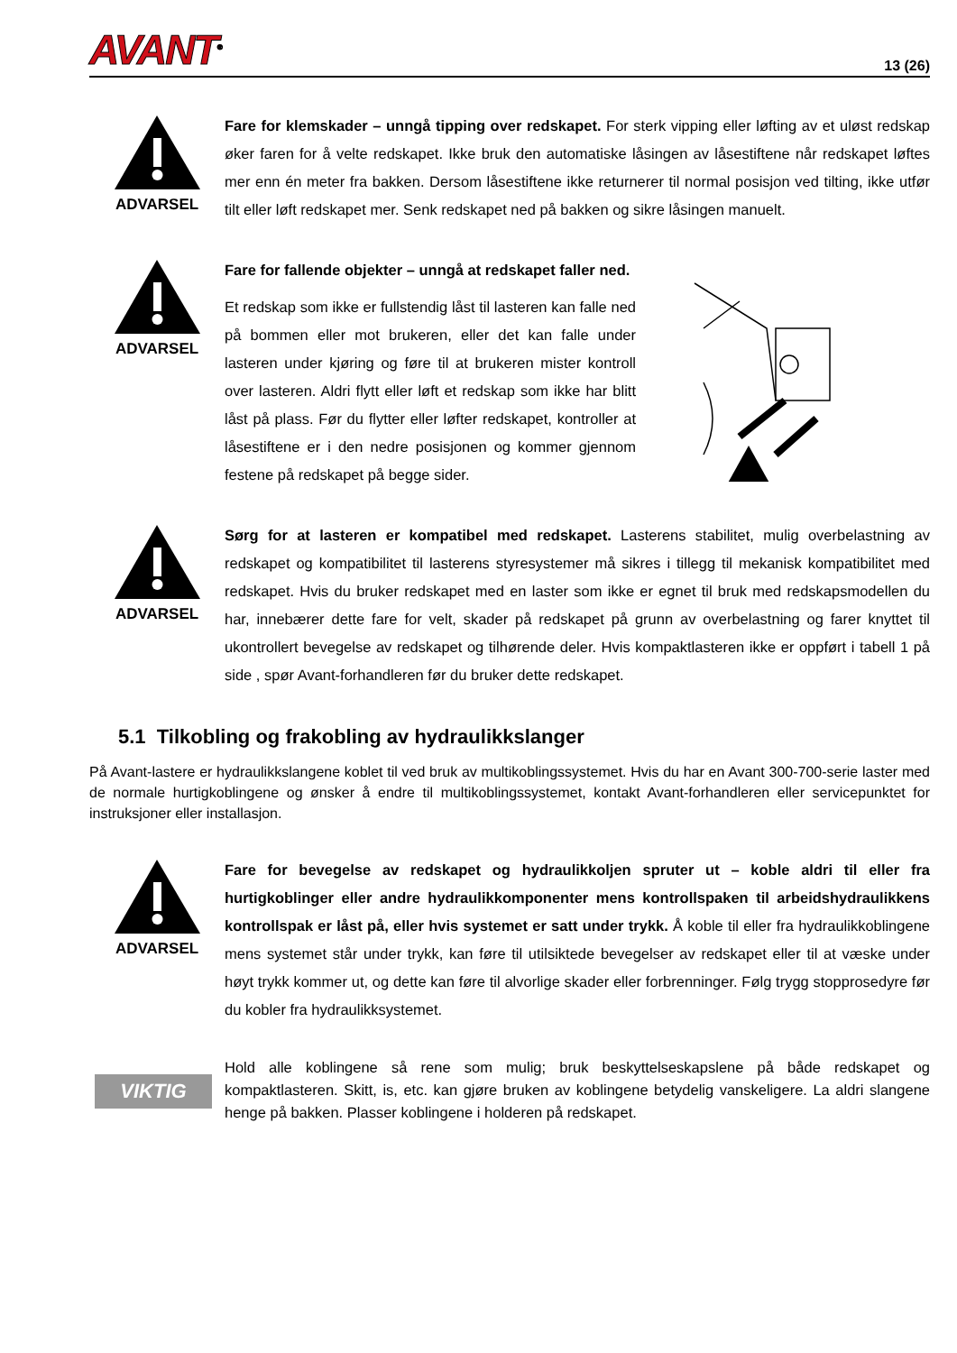AVANT<sup>®</sup>
13 (26)
ADVARSEL
Fare for klemskader – unngå tipping over redskapet. For sterk vipping eller løfting av et uløst redskap øker faren for å velte redskapet. Ikke bruk den automatiske låsingen av låsestiftene når redskapet løftes mer enn én meter fra bakken. Dersom låsestiftene ikke returnerer til normal posisjon ved tilting, ikke utfør tilt eller løft redskapet mer. Senk redskapet ned på bakken og sikre låsingen manuelt.
ADVARSEL
Fare for fallende objekter – unngå at redskapet faller ned.
Et redskap som ikke er fullstendig låst til lasteren kan falle ned på bommen eller mot brukeren, eller det kan falle under lasteren under kjøring og føre til at brukeren mister kontroll over lasteren. Aldri flytt eller løft et redskap som ikke har blitt låst på plass. Før du flytter eller løfter redskapet, kontroller at låsestiftene er i den nedre posisjonen og kommer gjennom festene på redskapet på begge sider.
ADVARSEL
Sørg for at lasteren er kompatibel med redskapet. Lasterens stabilitet, mulig overbelastning av redskapet og kompatibilitet til lasterens styresystemer må sikres i tillegg til mekanisk kompatibilitet med redskapet. Hvis du bruker redskapet med en laster som ikke er egnet til bruk med redskapsmodellen du har, innebærer dette fare for velt, skader på redskapet på grunn av overbelastning og farer knyttet til ukontrollert bevegelse av redskapet og tilhørende deler. Hvis kompaktlasteren ikke er oppført i tabell 1 på side , spør Avant-forhandleren før du bruker dette redskapet.
5.1 Tilkobling og frakobling av hydraulikkslanger
På Avant-lastere er hydraulikkslangene koblet til ved bruk av multikoblingssystemet. Hvis du har en Avant 300-700-serie laster med de normale hurtigkoblingene og ønsker å endre til multikoblingssystemet, kontakt Avant-forhandleren eller servicepunktet for instruksjoner eller installasjon.
ADVARSEL
Fare for bevegelse av redskapet og hydraulikkoljen spruter ut – koble aldri til eller fra hurtigkoblinger eller andre hydraulikkomponenter mens kontrollspaken til arbeidshydraulikkens kontrollspak er låst på, eller hvis systemet er satt under trykk. Å koble til eller fra hydraulikkoblingene mens systemet står under trykk, kan føre til utilsiktede bevegelser av redskapet eller til at væske under høyt trykk kommer ut, og dette kan føre til alvorlige skader eller forbrenninger. Følg trygg stopprosedyre før du kobler fra hydraulikksystemet.
VIKTIG
Hold alle koblingene så rene som mulig; bruk beskyttelseskapslene på både redskapet og kompaktlasteren. Skitt, is, etc. kan gjøre bruken av koblingene betydelig vanskeligere. La aldri slangene henge på bakken. Plasser koblingene i holderen på redskapet.